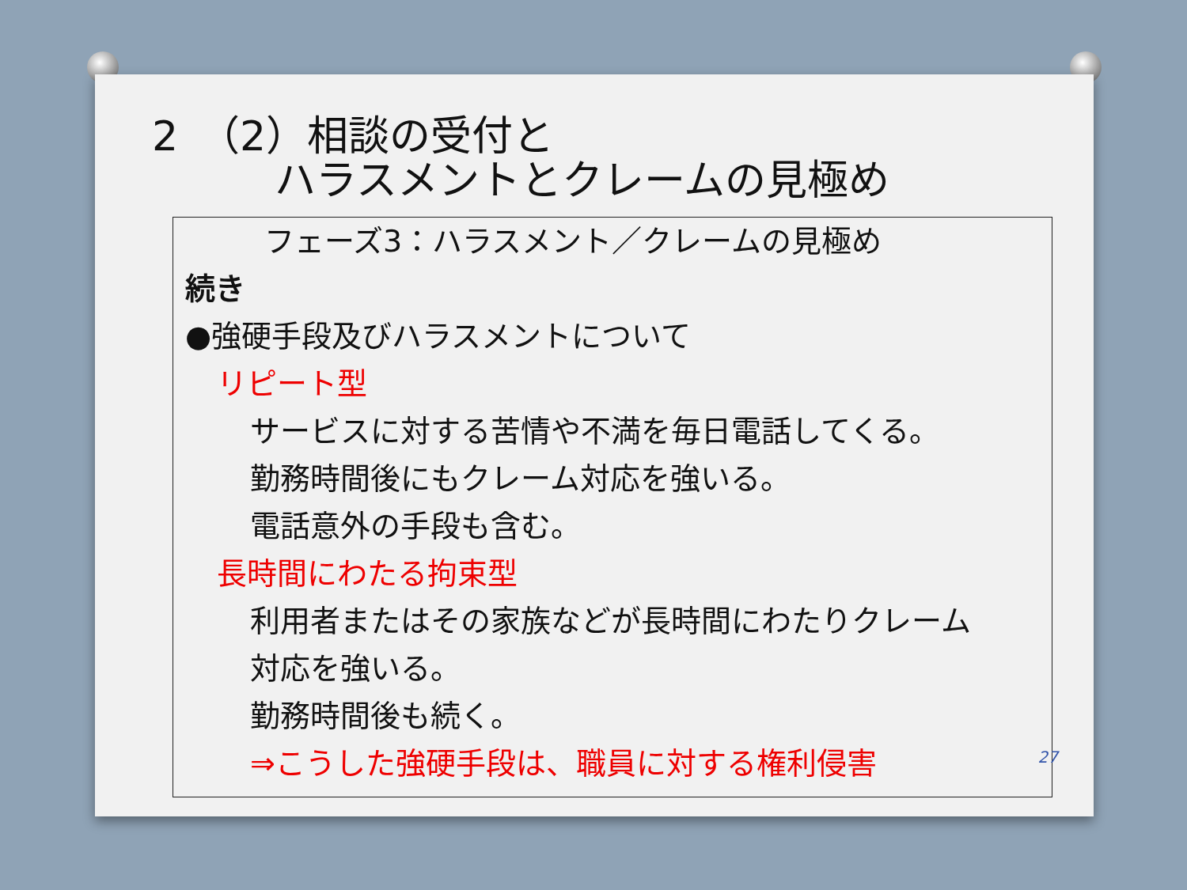2　（2）相談の受付と
ハラスメントとクレームの見極め
フェーズ3：ハラスメント／クレームの見極め
続き
●強硬手段及びハラスメントについて
リピート型
サービスに対する苦情や不満を毎日電話してくる。
勤務時間後にもクレーム対応を強いる。
電話意外の手段も含む。
長時間にわたる拘束型
利用者またはその家族などが長時間にわたりクレーム
対応を強いる。
勤務時間後も続く。
⇒こうした強硬手段は、職員に対する権利侵害
27